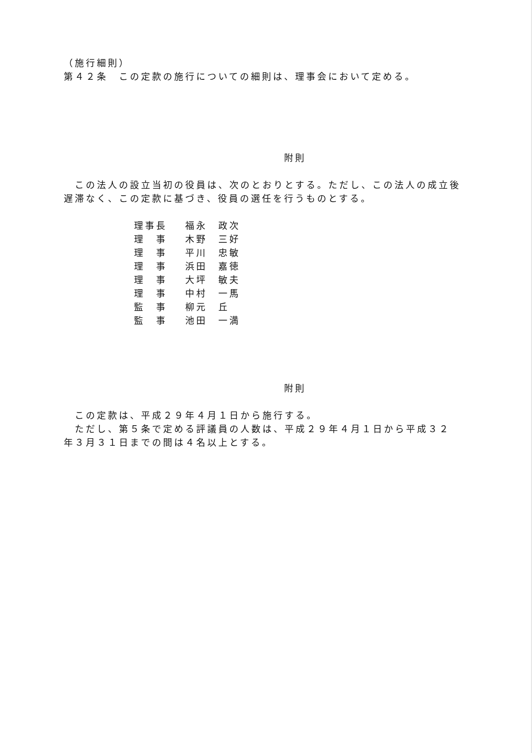（施行細則）
第４２条　この定款の施行についての細則は、理事会において定める。
附則
　この法人の設立当初の役員は、次のとおりとする。ただし、この法人の成立後遅滞なく、この定款に基づき、役員の選任を行うものとする。
| 理事長 | 福永 政次 |
| 理 事 | 木野 三好 |
| 理 事 | 平川 忠敏 |
| 理 事 | 浜田 嘉徳 |
| 理 事 | 大坪 敏夫 |
| 理 事 | 中村 一馬 |
| 監 事 | 柳元 丘 |
| 監 事 | 池田 一満 |
附則
　この定款は、平成２９年４月１日から施行する。
　ただし、第５条で定める評議員の人数は、平成２９年４月１日から平成３２年３月３１日までの間は４名以上とする。